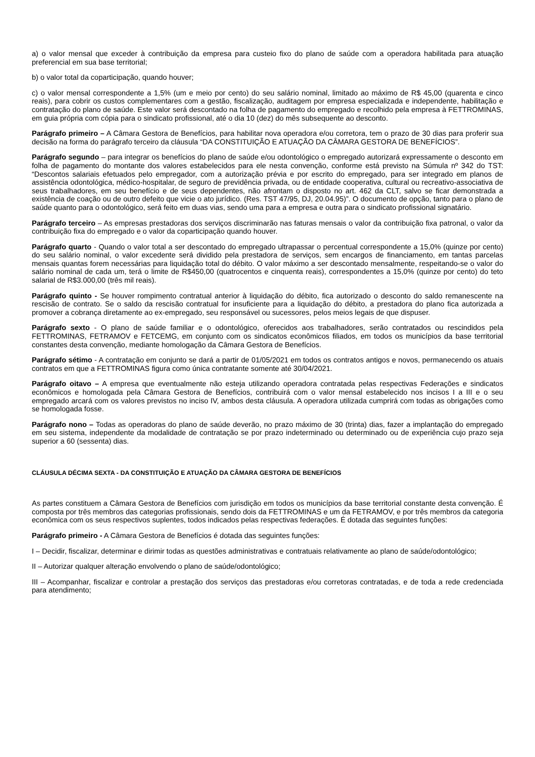a) o valor mensal que exceder à contribuição da empresa para custeio fixo do plano de saúde com a operadora habilitada para atuação preferencial em sua base territorial;
b) o valor total da coparticipação, quando houver;
c) o valor mensal correspondente a 1,5% (um e meio por cento) do seu salário nominal, limitado ao máximo de R$ 45,00 (quarenta e cinco reais), para cobrir os custos complementares com a gestão, fiscalização, auditagem por empresa especializada e independente, habilitação e contratação do plano de saúde. Este valor será descontado na folha de pagamento do empregado e recolhido pela empresa à FETTROMINAS, em guia própria com cópia para o sindicato profissional, até o dia 10 (dez) do mês subsequente ao desconto.
Parágrafo primeiro – A Câmara Gestora de Benefícios, para habilitar nova operadora e/ou corretora, tem o prazo de 30 dias para proferir sua decisão na forma do parágrafo terceiro da cláusula “DA CONSTITUIÇÃO E ATUAÇÃO DA CÂMARA GESTORA DE BENEFÍCIOS”.
Parágrafo segundo – para integrar os benefícios do plano de saúde e/ou odontológico o empregado autorizará expressamente o desconto em folha de pagamento do montante dos valores estabelecidos para ele nesta convenção, conforme está previsto na Súmula nº 342 do TST: “Descontos salariais efetuados pelo empregador, com a autorização prévia e por escrito do empregado, para ser integrado em planos de assistência odontológica, médico-hospitalar, de seguro de previdência privada, ou de entidade cooperativa, cultural ou recreativo-associativa de seus trabalhadores, em seu benefício e de seus dependentes, não afrontam o disposto no art. 462 da CLT, salvo se ficar demonstrada a existência de coação ou de outro defeito que vicie o ato jurídico. (Res. TST 47/95, DJ, 20.04.95)”. O documento de opção, tanto para o plano de saúde quanto para o odontológico, será feito em duas vias, sendo uma para a empresa e outra para o sindicato profissional signatário.
Parágrafo terceiro – As empresas prestadoras dos serviços discriminarão nas faturas mensais o valor da contribuição fixa patronal, o valor da contribuição fixa do empregado e o valor da coparticipação quando houver.
Parágrafo quarto - Quando o valor total a ser descontado do empregado ultrapassar o percentual correspondente a 15,0% (quinze por cento) do seu salário nominal, o valor excedente será dividido pela prestadora de serviços, sem encargos de financiamento, em tantas parcelas mensais quantas forem necessárias para liquidação total do débito. O valor máximo a ser descontado mensalmente, respeitando-se o valor do salário nominal de cada um, terá o limite de R$450,00 (quatrocentos e cinquenta reais), correspondentes a 15,0% (quinze por cento) do teto salarial de R$3.000,00 (três mil reais).
Parágrafo quinto - Se houver rompimento contratual anterior à liquidação do débito, fica autorizado o desconto do saldo remanescente na rescisão de contrato. Se o saldo da rescisão contratual for insuficiente para a liquidação do débito, a prestadora do plano fica autorizada a promover a cobrança diretamente ao ex-empregado, seu responsável ou sucessores, pelos meios legais de que dispuser.
Parágrafo sexto - O plano de saúde familiar e o odontológico, oferecidos aos trabalhadores, serão contratados ou rescindidos pela FETTROMINAS, FETRAMOV e FETCEMG, em conjunto com os sindicatos econômicos filiados, em todos os municípios da base territorial constantes desta convenção, mediante homologação da Câmara Gestora de Benefícios.
Parágrafo sétimo - A contratação em conjunto se dará a partir de 01/05/2021 em todos os contratos antigos e novos, permanecendo os atuais contratos em que a FETTROMINAS figura como única contratante somente até 30/04/2021.
Parágrafo oitavo – A empresa que eventualmente não esteja utilizando operadora contratada pelas respectivas Federações e sindicatos econômicos e homologada pela Câmara Gestora de Benefícios, contribuirá com o valor mensal estabelecido nos incisos I a III e o seu empregado arcará com os valores previstos no inciso IV, ambos desta cláusula. A operadora utilizada cumprirá com todas as obrigações como se homologada fosse.
Parágrafo nono – Todas as operadoras do plano de saúde deverão, no prazo máximo de 30 (trinta) dias, fazer a implantação do empregado em seu sistema, independente da modalidade de contratação se por prazo indeterminado ou determinado ou de experiência cujo prazo seja superior a 60 (sessenta) dias.
CLÁUSULA DÉCIMA SEXTA - DA CONSTITUIÇÃO E ATUAÇÃO DA CÂMARA GESTORA DE BENEFÍCIOS
As partes constituem a Câmara Gestora de Benefícios com jurisdição em todos os municípios da base territorial constante desta convenção. É composta por três membros das categorias profissionais, sendo dois da FETTROMINAS e um da FETRAMOV, e por três membros da categoria econômica com os seus respectivos suplentes, todos indicados pelas respectivas federações. É dotada das seguintes funções:
Parágrafo primeiro - A Câmara Gestora de Benefícios é dotada das seguintes funções:
I – Decidir, fiscalizar, determinar e dirimir todas as questões administrativas e contratuais relativamente ao plano de saúde/odontológico;
II – Autorizar qualquer alteração envolvendo o plano de saúde/odontológico;
III – Acompanhar, fiscalizar e controlar a prestação dos serviços das prestadoras e/ou corretoras contratadas, e de toda a rede credenciada para atendimento;